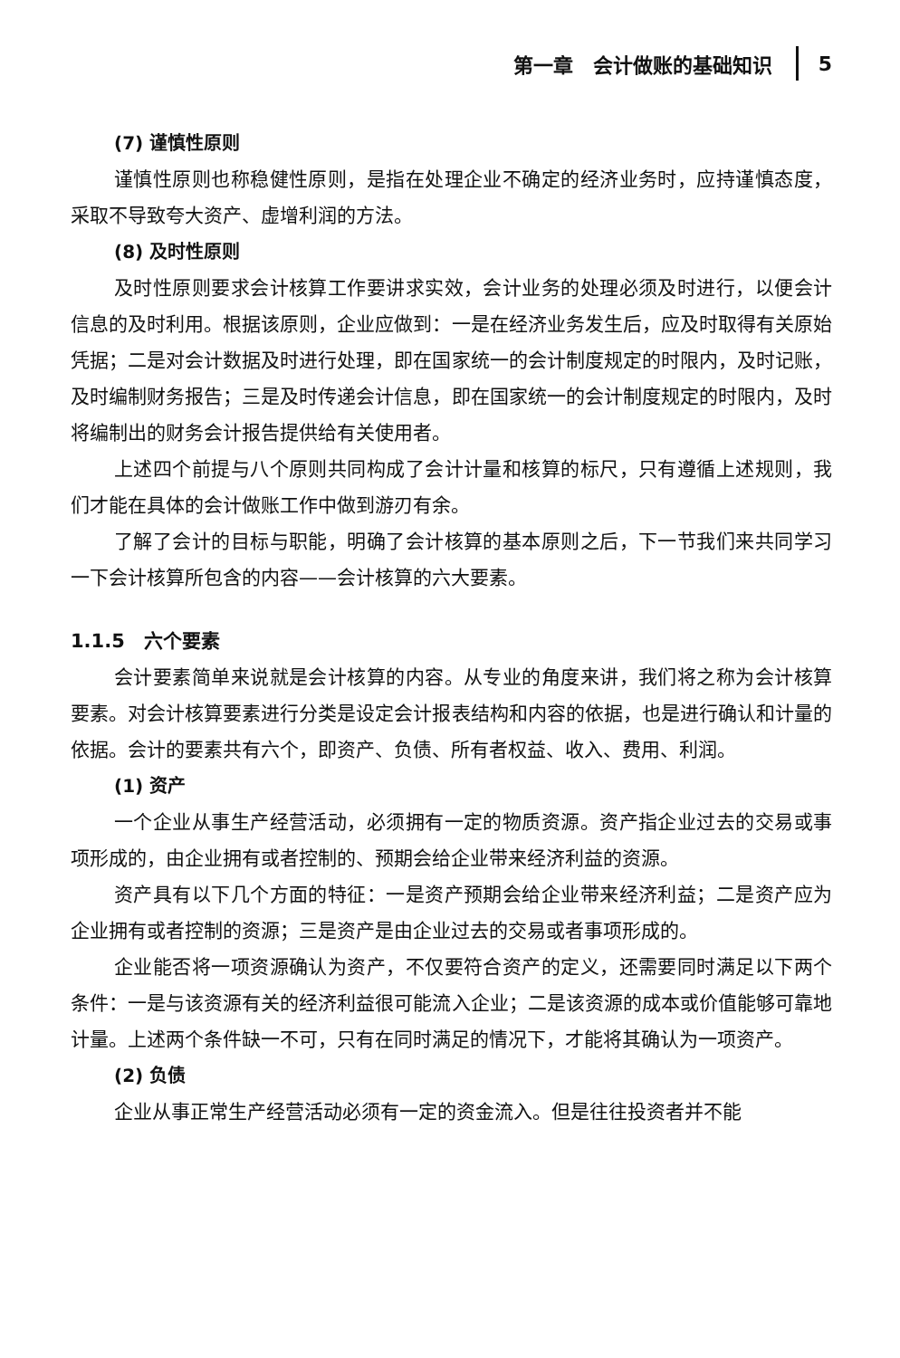第一章　会计做账的基础知识 5
(7) 谨慎性原则
谨慎性原则也称稳健性原则，是指在处理企业不确定的经济业务时，应持谨慎态度，采取不导致夸大资产、虚增利润的方法。
(8) 及时性原则
及时性原则要求会计核算工作要讲求实效，会计业务的处理必须及时进行，以便会计信息的及时利用。根据该原则，企业应做到：一是在经济业务发生后，应及时取得有关原始凭据；二是对会计数据及时进行处理，即在国家统一的会计制度规定的时限内，及时记账，及时编制财务报告；三是及时传递会计信息，即在国家统一的会计制度规定的时限内，及时将编制出的财务会计报告提供给有关使用者。
上述四个前提与八个原则共同构成了会计计量和核算的标尺，只有遵循上述规则，我们才能在具体的会计做账工作中做到游刃有余。
了解了会计的目标与职能，明确了会计核算的基本原则之后，下一节我们来共同学习一下会计核算所包含的内容——会计核算的六大要素。
1.1.5　六个要素
会计要素简单来说就是会计核算的内容。从专业的角度来讲，我们将之称为会计核算要素。对会计核算要素进行分类是设定会计报表结构和内容的依据，也是进行确认和计量的依据。会计的要素共有六个，即资产、负债、所有者权益、收入、费用、利润。
(1) 资产
一个企业从事生产经营活动，必须拥有一定的物质资源。资产指企业过去的交易或事项形成的，由企业拥有或者控制的、预期会给企业带来经济利益的资源。
资产具有以下几个方面的特征：一是资产预期会给企业带来经济利益；二是资产应为企业拥有或者控制的资源；三是资产是由企业过去的交易或者事项形成的。
企业能否将一项资源确认为资产，不仅要符合资产的定义，还需要同时满足以下两个条件：一是与该资源有关的经济利益很可能流入企业；二是该资源的成本或价值能够可靠地计量。上述两个条件缺一不可，只有在同时满足的情况下，才能将其确认为一项资产。
(2) 负债
企业从事正常生产经营活动必须有一定的资金流入。但是往往投资者并不能